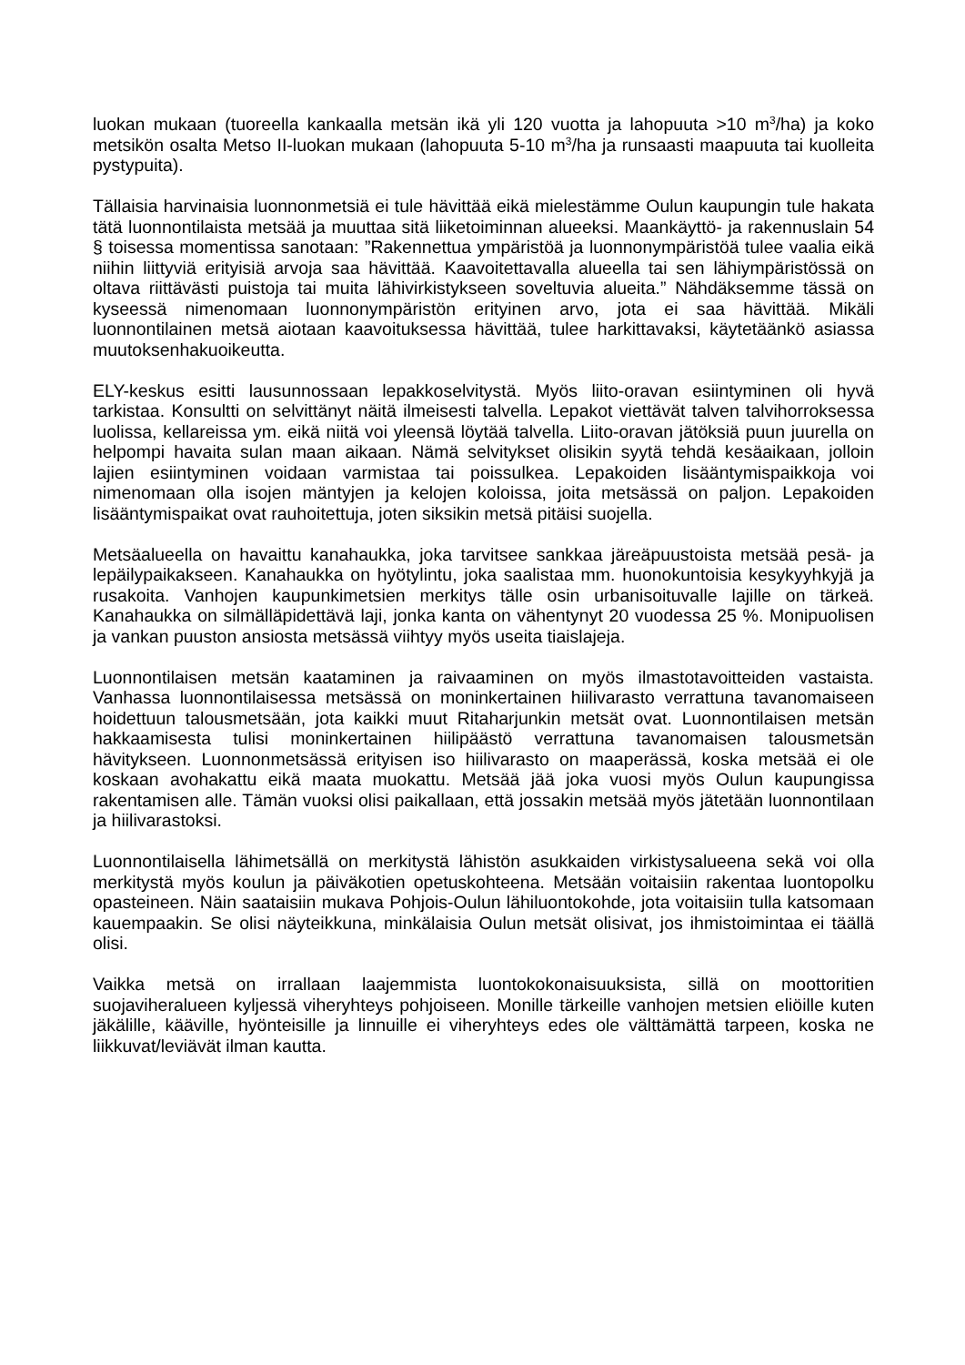luokan mukaan (tuoreella kankaalla metsän ikä yli 120 vuotta ja lahopuuta >10 m<sup>3</sup>/ha) ja koko metsikön osalta Metso II-luokan mukaan (lahopuuta 5-10 m<sup>3</sup>/ha ja runsaasti maapuuta tai kuolleita pystypuita).
Tällaisia harvinaisia luonnonmetsiä ei tule hävittää eikä mielestämme Oulun kaupungin tule hakata tätä luonnontilaista metsää ja muuttaa sitä liiketoiminnan alueeksi. Maankäyttö- ja rakennuslain 54 § toisessa momentissa sanotaan: ”Rakennettua ympäristöä ja luonnonympäristöä tulee vaalia eikä niihin liittyviä erityisiä arvoja saa hävittää. Kaavoitettavalla alueella tai sen lähiympäristössä on oltava riittävästi puistoja tai muita lähivirkistykseen soveltuvia alueita.” Nähdäksemme tässä on kyseessä nimenomaan luonnonympäristön erityinen arvo, jota ei saa hävittää. Mikäli luonnontilainen metsä aiotaan kaavoituksessa hävittää, tulee harkittavaksi, käytetäänkö asiassa muutoksenhakuoikeutta.
ELY-keskus esitti lausunnossaan lepakkoselvitystä. Myös liito-oravan esiintyminen oli hyvä tarkistaa. Konsultti on selvittänyt näitä ilmeisesti talvella. Lepakot viettävät talven talvihorroksessa luolissa, kellareissa ym. eikä niitä voi yleensä löytää talvella. Liito-oravan jätöksiä puun juurella on helpompi havaita sulan maan aikaan. Nämä selvitykset olisikin syytä tehdä kesäaikaan, jolloin lajien esiintyminen voidaan varmistaa tai poissulkea. Lepakoiden lisääntymispaikkoja voi nimenomaan olla isojen mäntyjen ja kelojen koloissa, joita metsässä on paljon. Lepakoiden lisääntymispaikat ovat rauhoitettuja, joten siksikin metsä pitäisi suojella.
Metsäalueella on havaittu kanahaukka, joka tarvitsee sankkaa järeäpuustoista metsää pesä- ja lepäilypaikakseen. Kanahaukka on hyötylintu, joka saalistaa mm. huonokuntoisia kesykyyhkyjä ja rusakoita. Vanhojen kaupunkimetsien merkitys tälle osin urbanisoituvalle lajille on tärkeä. Kanahaukka on silmälläpidettävä laji, jonka kanta on vähentynyt 20 vuodessa 25 %. Monipuolisen ja vankan puuston ansiosta metsässä viihtyy myös useita tiaislajeja.
Luonnontilaisen metsän kaataminen ja raivaaminen on myös ilmastotavoitteiden vastaista. Vanhassa luonnontilaisessa metsässä on moninkertainen hiilivarasto verrattuna tavanomaiseen hoidettuun talousmetsään, jota kaikki muut Ritaharjunkin metsät ovat. Luonnontilaisen metsän hakkaamisesta tulisi moninkertainen hiilipäästö verrattuna tavanomaisen talousmetsän hävitykseen. Luonnonmetsässä erityisen iso hiilivarasto on maaperässä, koska metsää ei ole koskaan avohakattu eikä maata muokattu. Metsää jää joka vuosi myös Oulun kaupungissa rakentamisen alle. Tämän vuoksi olisi paikallaan, että jossakin metsää myös jätetään luonnontilaan ja hiilivarastoksi.
Luonnontilaisella lähimetsällä on merkitystä lähistön asukkaiden virkistysalueena sekä voi olla merkitystä myös koulun ja päiväkotien opetuskohteena. Metsään voitaisiin rakentaa luontopolku opasteineen. Näin saataisiin mukava Pohjois-Oulun lähiluontokohde, jota voitaisiin tulla katsomaan kauempaakin. Se olisi näyteikkuna, minkälaisia Oulun metsät olisivat, jos ihmistoimintaa ei täällä olisi.
Vaikka metsä on irrallaan laajemmista luontokokonaisuuksista, sillä on moottoritien suojaviheralueen kyljessä viheryhteys pohjoiseen. Monille tärkeille vanhojen metsien eliöille kuten jäkälille, kääville, hyönteisille ja linnuille ei viheryhteys edes ole välttämättä tarpeen, koska ne liikkuvat/leviävät ilman kautta.